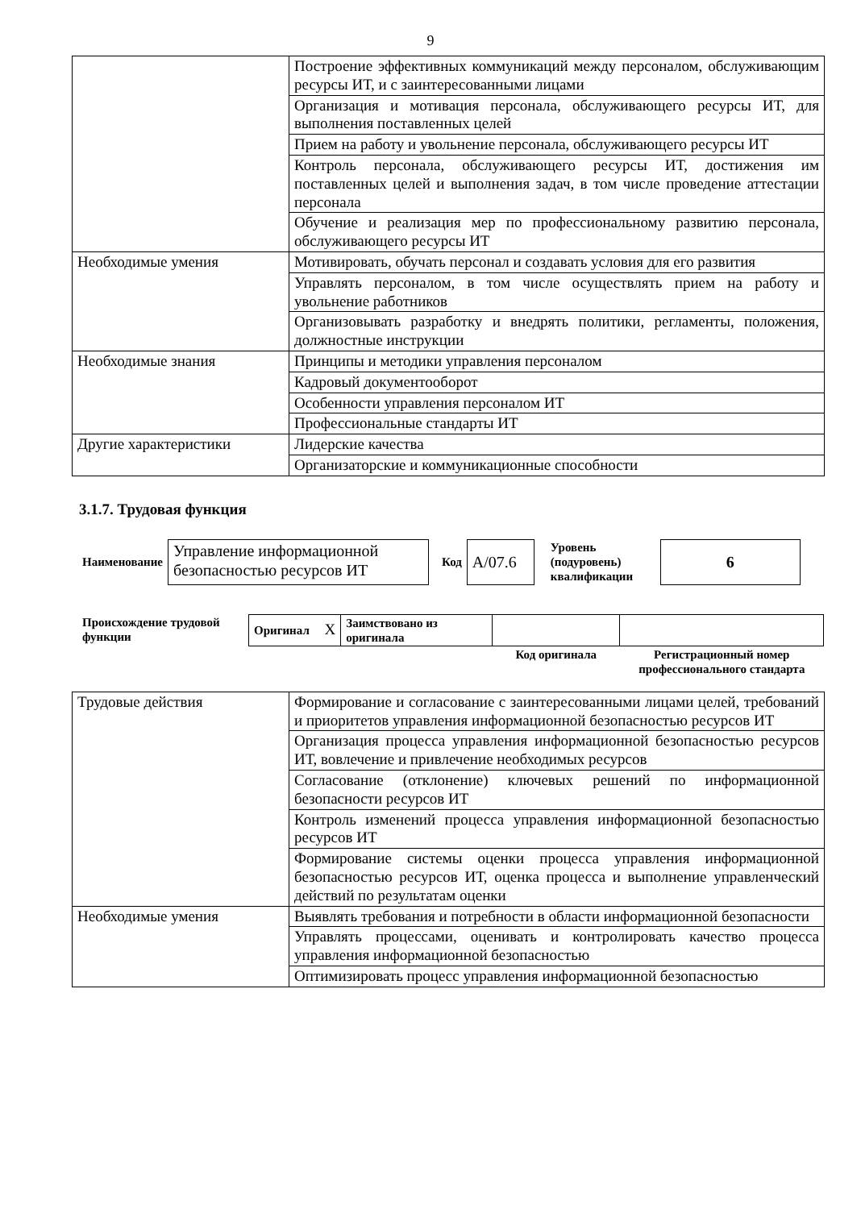9
| | Построение эффективных коммуникаций между персоналом, обслуживающим ресурсы ИТ, и с заинтересованными лицами |
| | Организация и мотивация персонала, обслуживающего ресурсы ИТ, для выполнения поставленных целей |
| | Прием на работу и увольнение персонала, обслуживающего ресурсы ИТ |
| | Контроль персонала, обслуживающего ресурсы ИТ, достижения им поставленных целей и выполнения задач, в том числе проведение аттестации персонала |
| | Обучение и реализация мер по профессиональному развитию персонала, обслуживающего ресурсы ИТ |
| Необходимые умения | Мотивировать, обучать персонал и создавать условия для его развития |
| | Управлять персоналом, в том числе осуществлять прием на работу и увольнение работников |
| | Организовывать разработку и внедрять политики, регламенты, положения, должностные инструкции |
| Необходимые знания | Принципы и методики управления персоналом |
| | Кадровый документооборот |
| | Особенности управления персоналом ИТ |
| | Профессиональные стандарты ИТ |
| Другие характеристики | Лидерские качества |
| | Организаторские и коммуникационные способности |
3.1.7. Трудовая функция
| Наименование | Управление информационной безопасностью ресурсов ИТ | Код | А/07.6 | Уровень (подуровень) квалификации | 6 |
| Происхождение трудовой функции | Оригинал X | Заимствовано из оригинала | | |
| | | | Код оригинала | Регистрационный номер профессионального стандарта |
| Трудовые действия | Формирование и согласование с заинтересованными лицами целей, требований и приоритетов управления информационной безопасностью ресурсов ИТ |
| | Организация процесса управления информационной безопасностью ресурсов ИТ, вовлечение и привлечение необходимых ресурсов |
| | Согласование (отклонение) ключевых решений по информационной безопасности ресурсов ИТ |
| | Контроль изменений процесса управления информационной безопасностью ресурсов ИТ |
| | Формирование системы оценки процесса управления информационной безопасностью ресурсов ИТ, оценка процесса и выполнение управленческий действий по результатам оценки |
| Необходимые умения | Выявлять требования и потребности в области информационной безопасности |
| | Управлять процессами, оценивать и контролировать качество процесса управления информационной безопасностью |
| | Оптимизировать процесс управления информационной безопасностью |